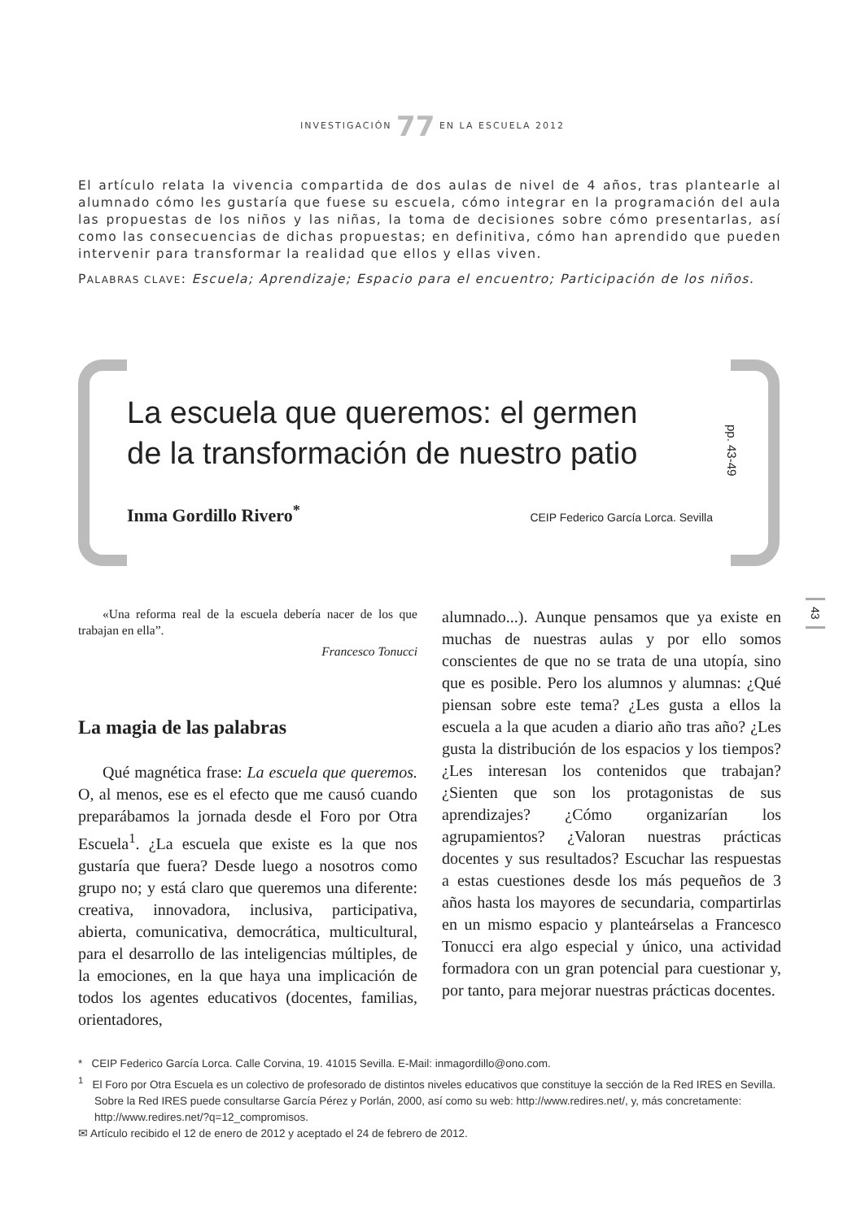INVESTIGACIÓN 77 EN LA ESCUELA 2012
El artículo relata la vivencia compartida de dos aulas de nivel de 4 años, tras plantearle al alumnado cómo les gustaría que fuese su escuela, cómo integrar en la programación del aula las propuestas de los niños y las niñas, la toma de decisiones sobre cómo presentarlas, así como las consecuencias de dichas propuestas; en definitiva, cómo han aprendido que pueden intervenir para transformar la realidad que ellos y ellas viven.
PALABRAS CLAVE: Escuela; Aprendizaje; Espacio para el encuentro; Participación de los niños.
La escuela que queremos: el germen
de la transformación de nuestro patio
pp. 43-49
Inma Gordillo Rivero<sup>*</sup> CEIP Federico García Lorca. Sevilla
43
«Una reforma real de la escuela debería nacer de los que trabajan en ella”.
Francesco Tonucci
La magia de las palabras
Qué magnética frase: La escuela que queremos. O, al menos, ese es el efecto que me causó cuando preparábamos la jornada desde el Foro por Otra Escuela<sup>1</sup>. ¿La escuela que existe es la que nos gustaría que fuera? Desde luego a nosotros como grupo no; y está claro que queremos una diferente: creativa, innovadora, inclusiva, participativa, abierta, comunicativa, democrática, multicultural, para el desarrollo de las inteligencias múltiples, de la emociones, en la que haya una implicación de todos los agentes educativos (docentes, familias, orientadores,
alumnado...). Aunque pensamos que ya existe en muchas de nuestras aulas y por ello somos conscientes de que no se trata de una utopía, sino que es posible. Pero los alumnos y alumnas: ¿Qué piensan sobre este tema? ¿Les gusta a ellos la escuela a la que acuden a diario año tras año? ¿Les gusta la distribución de los espacios y los tiempos? ¿Les interesan los contenidos que trabajan? ¿Sienten que son los protagonistas de sus aprendizajes? ¿Cómo organizarían los agrupamientos? ¿Valoran nuestras prácticas docentes y sus resultados? Escuchar las respuestas a estas cuestiones desde los más pequeños de 3 años hasta los mayores de secundaria, compartirlas en un mismo espacio y planteárselas a Francesco Tonucci era algo especial y único, una actividad formadora con un gran potencial para cuestionar y, por tanto, para mejorar nuestras prácticas docentes.
* CEIP Federico García Lorca. Calle Corvina, 19. 41015 Sevilla. E-Mail: inmagordillo@ono.com.
<sup>1</sup> El Foro por Otra Escuela es un colectivo de profesorado de distintos niveles educativos que constituye la sección de la Red IRES en Sevilla. Sobre la Red IRES puede consultarse García Pérez y Porlán, 2000, así como su web: http://www.redires.net/, y, más concretamente: http://www.redires.net/?q=12_compromisos.
✉ Artículo recibido el 12 de enero de 2012 y aceptado el 24 de febrero de 2012.